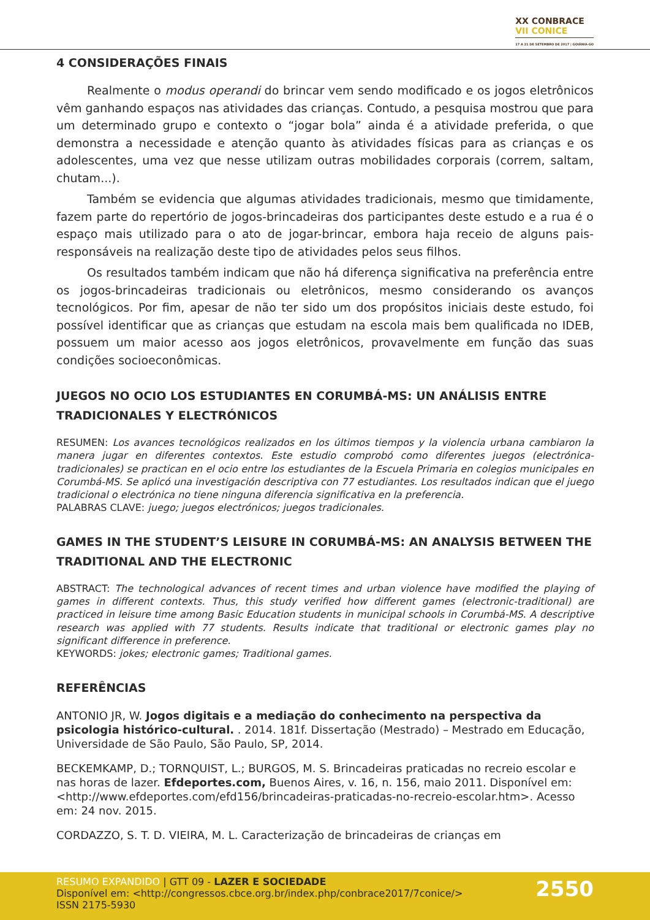XX CONBRACE
VII CONICE
17 A 21 DE SETEMBRO DE 2017 | GOIÂNIA-GO
4 CONSIDERAÇÕES FINAIS
Realmente o modus operandi do brincar vem sendo modificado e os jogos eletrônicos vêm ganhando espaços nas atividades das crianças. Contudo, a pesquisa mostrou que para um determinado grupo e contexto o “jogar bola” ainda é a atividade preferida, o que demonstra a necessidade e atenção quanto às atividades físicas para as crianças e os adolescentes, uma vez que nesse utilizam outras mobilidades corporais (correm, saltam, chutam...).
Também se evidencia que algumas atividades tradicionais, mesmo que timidamente, fazem parte do repertório de jogos-brincadeiras dos participantes deste estudo e a rua é o espaço mais utilizado para o ato de jogar-brincar, embora haja receio de alguns pais-responsáveis na realização deste tipo de atividades pelos seus filhos.
Os resultados também indicam que não há diferença significativa na preferência entre os jogos-brincadeiras tradicionais ou eletrônicos, mesmo considerando os avanços tecnológicos. Por fim, apesar de não ter sido um dos propósitos iniciais deste estudo, foi possível identificar que as crianças que estudam na escola mais bem qualificada no IDEB, possuem um maior acesso aos jogos eletrônicos, provavelmente em função das suas condições socioeconômicas.
JUEGOS NO OCIO LOS ESTUDIANTES EN CORUMBÁ-MS: UN ANÁLISIS ENTRE TRADICIONALES Y ELECTRÓNICOS
RESUMEN: Los avances tecnológicos realizados en los últimos tiempos y la violencia urbana cambiaron la manera jugar en diferentes contextos. Este estudio comprobó como diferentes juegos (electrónica-tradicionales) se practican en el ocio entre los estudiantes de la Escuela Primaria en colegios municipales en Corumbá-MS. Se aplicó una investigación descriptiva con 77 estudiantes. Los resultados indican que el juego tradicional o electrónica no tiene ninguna diferencia significativa en la preferencia.
PALABRAS CLAVE: juego; juegos electrónicos; juegos tradicionales.
GAMES IN THE STUDENT’S LEISURE IN CORUMBÁ-MS: AN ANALYSIS BETWEEN THE TRADITIONAL AND THE ELECTRONIC
ABSTRACT: The technological advances of recent times and urban violence have modified the playing of games in different contexts. Thus, this study verified how different games (electronic-traditional) are practiced in leisure time among Basic Education students in municipal schools in Corumbá-MS. A descriptive research was applied with 77 students. Results indicate that traditional or electronic games play no significant difference in preference.
KEYWORDS: jokes; electronic games; Traditional games.
REFERÊNCIAS
ANTONIO JR, W. Jogos digitais e a mediação do conhecimento na perspectiva da psicologia histórico-cultural. . 2014. 181f. Dissertação (Mestrado) – Mestrado em Educação, Universidade de São Paulo, São Paulo, SP, 2014.
BECKEMKAMP, D.; TORNQUIST, L.; BURGOS, M. S. Brincadeiras praticadas no recreio escolar e nas horas de lazer. Efdeportes.com, Buenos Aires, v. 16, n. 156, maio 2011. Disponível em: <http://www.efdeportes.com/efd156/brincadeiras-praticadas-no-recreio-escolar.htm>. Acesso em: 24 nov. 2015.
CORDAZZO, S. T. D. VIEIRA, M. L. Caracterização de brincadeiras de crianças em
RESUMO EXPANDIDO | GTT 09 - LAZER E SOCIEDADE
Disponível em: <http://congressos.cbce.org.br/index.php/conbrace2017/7conice/>
ISSN 2175-5930
2550